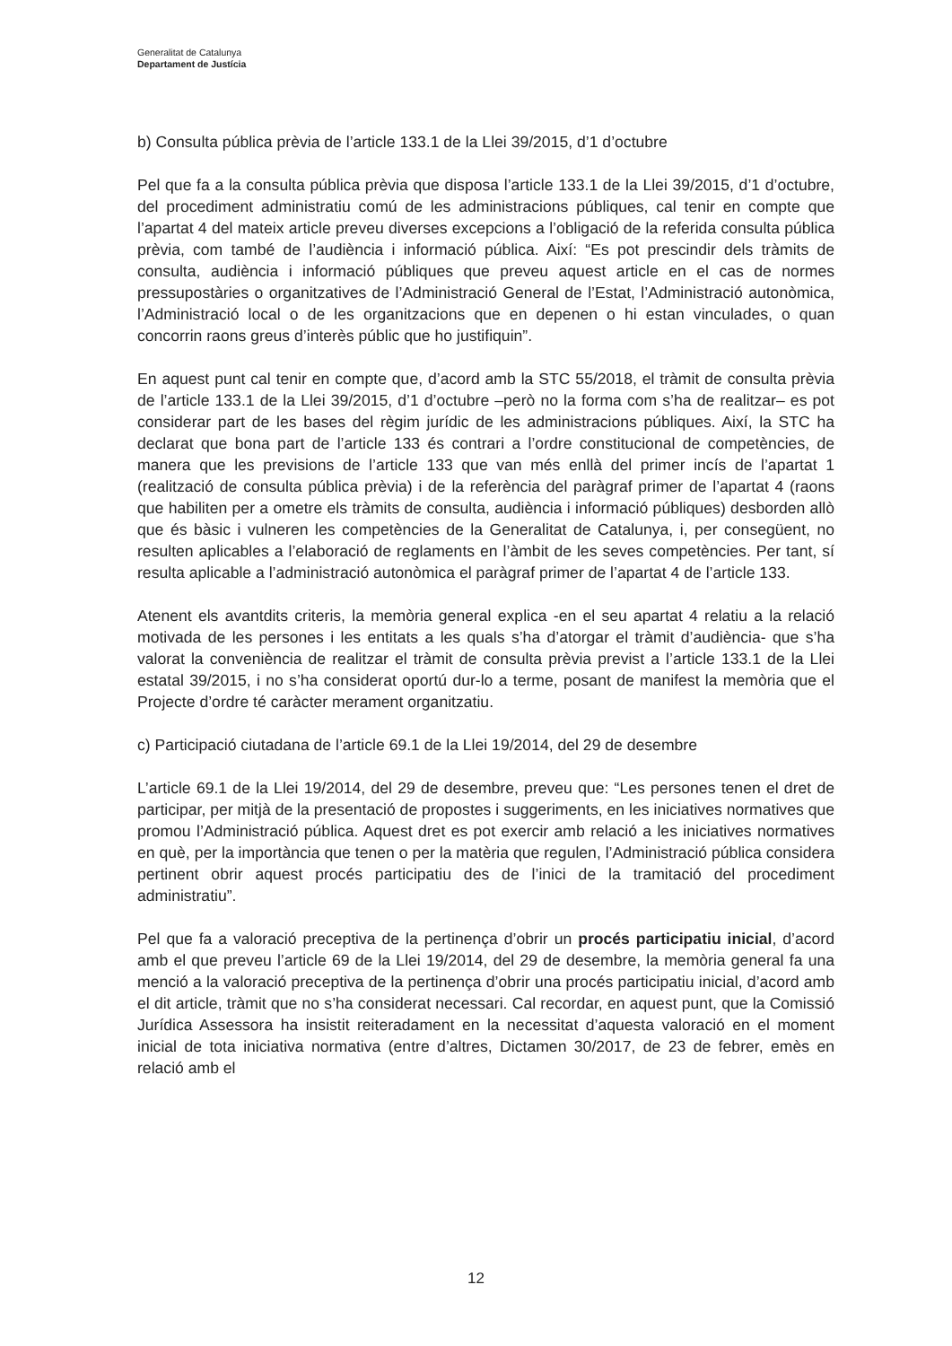Generalitat de Catalunya
Departament de Justícia
b) Consulta pública prèvia de l’article 133.1 de la Llei 39/2015, d’1 d’octubre
Pel que fa a la consulta pública prèvia que disposa l’article 133.1 de la Llei 39/2015, d’1 d’octubre, del procediment administratiu comú de les administracions públiques, cal tenir en compte que l’apartat 4 del mateix article preveu diverses excepcions a l’obligació de la referida consulta pública prèvia, com també de l’audiència i informació pública. Així: “Es pot prescindir dels tràmits de consulta, audiència i informació públiques que preveu aquest article en el cas de normes pressupostàries o organitzatives de l’Administració General de l’Estat, l’Administració autonòmica, l’Administració local o de les organitzacions que en depenen o hi estan vinculades, o quan concorrin raons greus d’interès públic que ho justifiquin”.
En aquest punt cal tenir en compte que, d’acord amb la STC 55/2018, el tràmit de consulta prèvia de l’article 133.1 de la Llei 39/2015, d’1 d’octubre –però no la forma com s’ha de realitzar– es pot considerar part de les bases del règim jurídic de les administracions públiques. Així, la STC ha declarat que bona part de l’article 133 és contrari a l’ordre constitucional de competències, de manera que les previsions de l’article 133 que van més enllà del primer incís de l’apartat 1 (realització de consulta pública prèvia) i de la referència del paràgraf primer de l’apartat 4 (raons que habiliten per a ometre els tràmits de consulta, audiència i informació públiques) desborden allò que és bàsic i vulneren les competències de la Generalitat de Catalunya, i, per consegüent, no resulten aplicables a l’elaboració de reglaments en l’àmbit de les seves competències. Per tant, sí resulta aplicable a l’administració autonòmica el paràgraf primer de l’apartat 4 de l’article 133.
Atenent els avantdits criteris, la memòria general explica -en el seu apartat 4 relatiu a la relació motivada de les persones i les entitats a les quals s’ha d’atorgar el tràmit d’audiència- que s’ha valorat la conveniència de realitzar el tràmit de consulta prèvia previst a l’article 133.1 de la Llei estatal 39/2015, i no s’ha considerat oportú dur-lo a terme, posant de manifest la memòria que el Projecte d’ordre té caràcter merament organitzatiu.
c) Participació ciutadana de l’article 69.1 de la Llei 19/2014, del 29 de desembre
L’article 69.1 de la Llei 19/2014, del 29 de desembre, preveu que: “Les persones tenen el dret de participar, per mitjà de la presentació de propostes i suggeriments, en les iniciatives normatives que promou l’Administració pública. Aquest dret es pot exercir amb relació a les iniciatives normatives en què, per la importància que tenen o per la matèria que regulen, l’Administració pública considera pertinent obrir aquest procés participatiu des de l’inici de la tramitació del procediment administratiu”.
Pel que fa a valoració preceptiva de la pertinença d’obrir un procés participatiu inicial, d’acord amb el que preveu l’article 69 de la Llei 19/2014, del 29 de desembre, la memòria general fa una menció a la valoració preceptiva de la pertinença d’obrir una procés participatiu inicial, d’acord amb el dit article, tràmit que no s’ha considerat necessari. Cal recordar, en aquest punt, que la Comissió Jurídica Assessora ha insistit reiteradament en la necessitat d’aquesta valoració en el moment inicial de tota iniciativa normativa (entre d’altres, Dictamen 30/2017, de 23 de febrer, emès en relació amb el
12